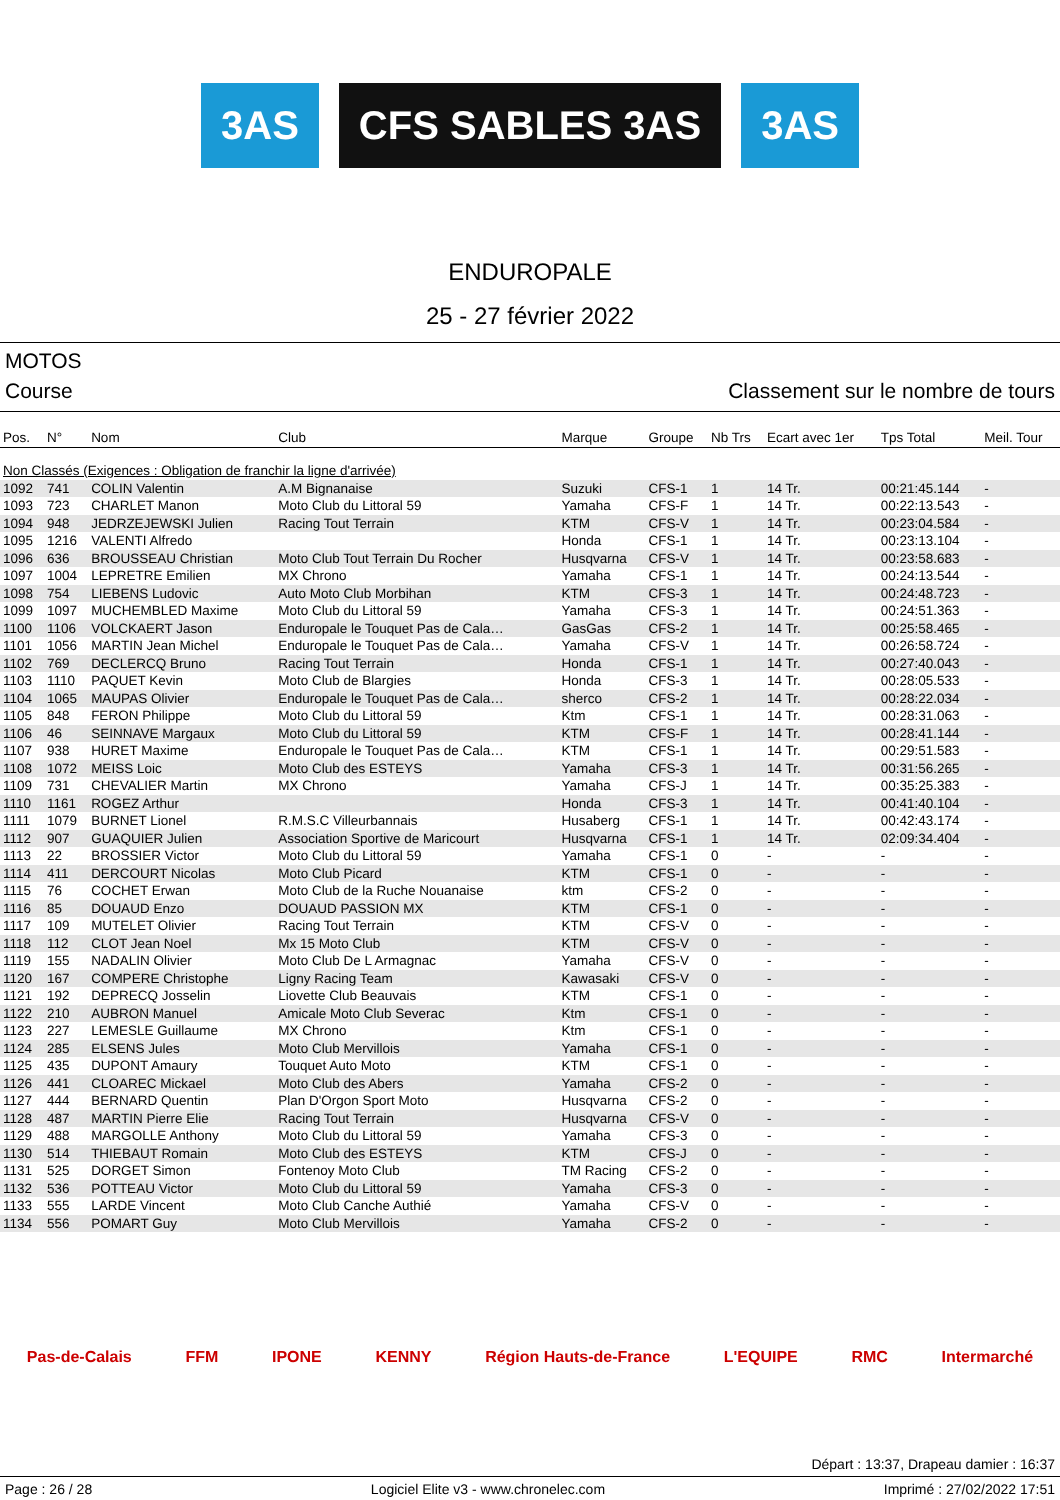3AS CFS SABLES 3AS 3AS
ENDUROPALE
25 - 27 février 2022
MOTOS
Course Classement sur le nombre de tours
| Pos. | N° | Nom | Club | Marque | Groupe | Nb Trs | Ecart avec 1er | Tps Total | Meil. Tour |
| --- | --- | --- | --- | --- | --- | --- | --- | --- | --- |
| Non Classés (Exigences : Obligation de franchir la ligne d'arrivée) | | | | | | | | | |
| 1092 | 741 | COLIN Valentin | A.M Bignanaise | Suzuki | CFS-1 | 1 | 14 Tr. | 00:21:45.144 | - |
| 1093 | 723 | CHARLET Manon | Moto Club du Littoral 59 | Yamaha | CFS-F | 1 | 14 Tr. | 00:22:13.543 | - |
| 1094 | 948 | JEDRZEJEWSKI Julien | Racing Tout Terrain | KTM | CFS-V | 1 | 14 Tr. | 00:23:04.584 | - |
| 1095 | 1216 | VALENTI Alfredo | | Honda | CFS-1 | 1 | 14 Tr. | 00:23:13.104 | - |
| 1096 | 636 | BROUSSEAU Christian | Moto Club Tout Terrain Du Rocher | Husqvarna | CFS-V | 1 | 14 Tr. | 00:23:58.683 | - |
| 1097 | 1004 | LEPRETRE Emilien | MX Chrono | Yamaha | CFS-1 | 1 | 14 Tr. | 00:24:13.544 | - |
| 1098 | 754 | LIEBENS Ludovic | Auto Moto Club Morbihan | KTM | CFS-3 | 1 | 14 Tr. | 00:24:48.723 | - |
| 1099 | 1097 | MUCHEMBLED Maxime | Moto Club du Littoral 59 | Yamaha | CFS-3 | 1 | 14 Tr. | 00:24:51.363 | - |
| 1100 | 1106 | VOLCKAERT Jason | Enduropale le Touquet Pas de Cala… | GasGas | CFS-2 | 1 | 14 Tr. | 00:25:58.465 | - |
| 1101 | 1056 | MARTIN Jean Michel | Enduropale le Touquet Pas de Cala… | Yamaha | CFS-V | 1 | 14 Tr. | 00:26:58.724 | - |
| 1102 | 769 | DECLERCQ Bruno | Racing Tout Terrain | Honda | CFS-1 | 1 | 14 Tr. | 00:27:40.043 | - |
| 1103 | 1110 | PAQUET Kevin | Moto Club de Blargies | Honda | CFS-3 | 1 | 14 Tr. | 00:28:05.533 | - |
| 1104 | 1065 | MAUPAS Olivier | Enduropale le Touquet Pas de Cala… | sherco | CFS-2 | 1 | 14 Tr. | 00:28:22.034 | - |
| 1105 | 848 | FERON Philippe | Moto Club du Littoral 59 | Ktm | CFS-1 | 1 | 14 Tr. | 00:28:31.063 | - |
| 1106 | 46 | SEINNAVE Margaux | Moto Club du Littoral 59 | KTM | CFS-F | 1 | 14 Tr. | 00:28:41.144 | - |
| 1107 | 938 | HURET Maxime | Enduropale le Touquet Pas de Cala… | KTM | CFS-1 | 1 | 14 Tr. | 00:29:51.583 | - |
| 1108 | 1072 | MEISS Loic | Moto Club des ESTEYS | Yamaha | CFS-3 | 1 | 14 Tr. | 00:31:56.265 | - |
| 1109 | 731 | CHEVALIER Martin | MX Chrono | Yamaha | CFS-J | 1 | 14 Tr. | 00:35:25.383 | - |
| 1110 | 1161 | ROGEZ Arthur | | Honda | CFS-3 | 1 | 14 Tr. | 00:41:40.104 | - |
| 1111 | 1079 | BURNET Lionel | R.M.S.C Villeurbannais | Husaberg | CFS-1 | 1 | 14 Tr. | 00:42:43.174 | - |
| 1112 | 907 | GUAQUIER Julien | Association Sportive de Maricourt | Husqvarna | CFS-1 | 1 | 14 Tr. | 02:09:34.404 | - |
| 1113 | 22 | BROSSIER Victor | Moto Club du Littoral 59 | Yamaha | CFS-1 | 0 | - | - | - |
| 1114 | 411 | DERCOURT Nicolas | Moto Club Picard | KTM | CFS-1 | 0 | - | - | - |
| 1115 | 76 | COCHET Erwan | Moto Club de la Ruche Nouanaise | ktm | CFS-2 | 0 | - | - | - |
| 1116 | 85 | DOUAUD Enzo | DOUAUD PASSION MX | KTM | CFS-1 | 0 | - | - | - |
| 1117 | 109 | MUTELET Olivier | Racing Tout Terrain | KTM | CFS-V | 0 | - | - | - |
| 1118 | 112 | CLOT Jean Noel | Mx 15 Moto Club | KTM | CFS-V | 0 | - | - | - |
| 1119 | 155 | NADALIN Olivier | Moto Club De L Armagnac | Yamaha | CFS-V | 0 | - | - | - |
| 1120 | 167 | COMPERE Christophe | Ligny Racing Team | Kawasaki | CFS-V | 0 | - | - | - |
| 1121 | 192 | DEPRECQ Josselin | Liovette Club Beauvais | KTM | CFS-1 | 0 | - | - | - |
| 1122 | 210 | AUBRON Manuel | Amicale Moto Club Severac | Ktm | CFS-1 | 0 | - | - | - |
| 1123 | 227 | LEMESLE Guillaume | MX Chrono | Ktm | CFS-1 | 0 | - | - | - |
| 1124 | 285 | ELSENS Jules | Moto Club Mervillois | Yamaha | CFS-1 | 0 | - | - | - |
| 1125 | 435 | DUPONT Amaury | Touquet Auto Moto | KTM | CFS-1 | 0 | - | - | - |
| 1126 | 441 | CLOAREC Mickael | Moto Club des Abers | Yamaha | CFS-2 | 0 | - | - | - |
| 1127 | 444 | BERNARD Quentin | Plan D'Orgon Sport Moto | Husqvarna | CFS-2 | 0 | - | - | - |
| 1128 | 487 | MARTIN Pierre Elie | Racing Tout Terrain | Husqvarna | CFS-V | 0 | - | - | - |
| 1129 | 488 | MARGOLLE Anthony | Moto Club du Littoral 59 | Yamaha | CFS-3 | 0 | - | - | - |
| 1130 | 514 | THIEBAUT Romain | Moto Club des ESTEYS | KTM | CFS-J | 0 | - | - | - |
| 1131 | 525 | DORGET Simon | Fontenoy Moto Club | TM Racing | CFS-2 | 0 | - | - | - |
| 1132 | 536 | POTTEAU Victor | Moto Club du Littoral 59 | Yamaha | CFS-3 | 0 | - | - | - |
| 1133 | 555 | LARDE Vincent | Moto Club Canche Authié | Yamaha | CFS-V | 0 | - | - | - |
| 1134 | 556 | POMART Guy | Moto Club Mervillois | Yamaha | CFS-2 | 0 | - | - | - |
Pas-de-Calais FFM IPONE KENNY Région Hauts-de-France L'EQUIPE RMC Intermarché
Départ : 13:37, Drapeau damier : 16:37
Page : 26 / 28 Logiciel Elite v3 - www.chronelec.com Imprimé : 27/02/2022 17:51